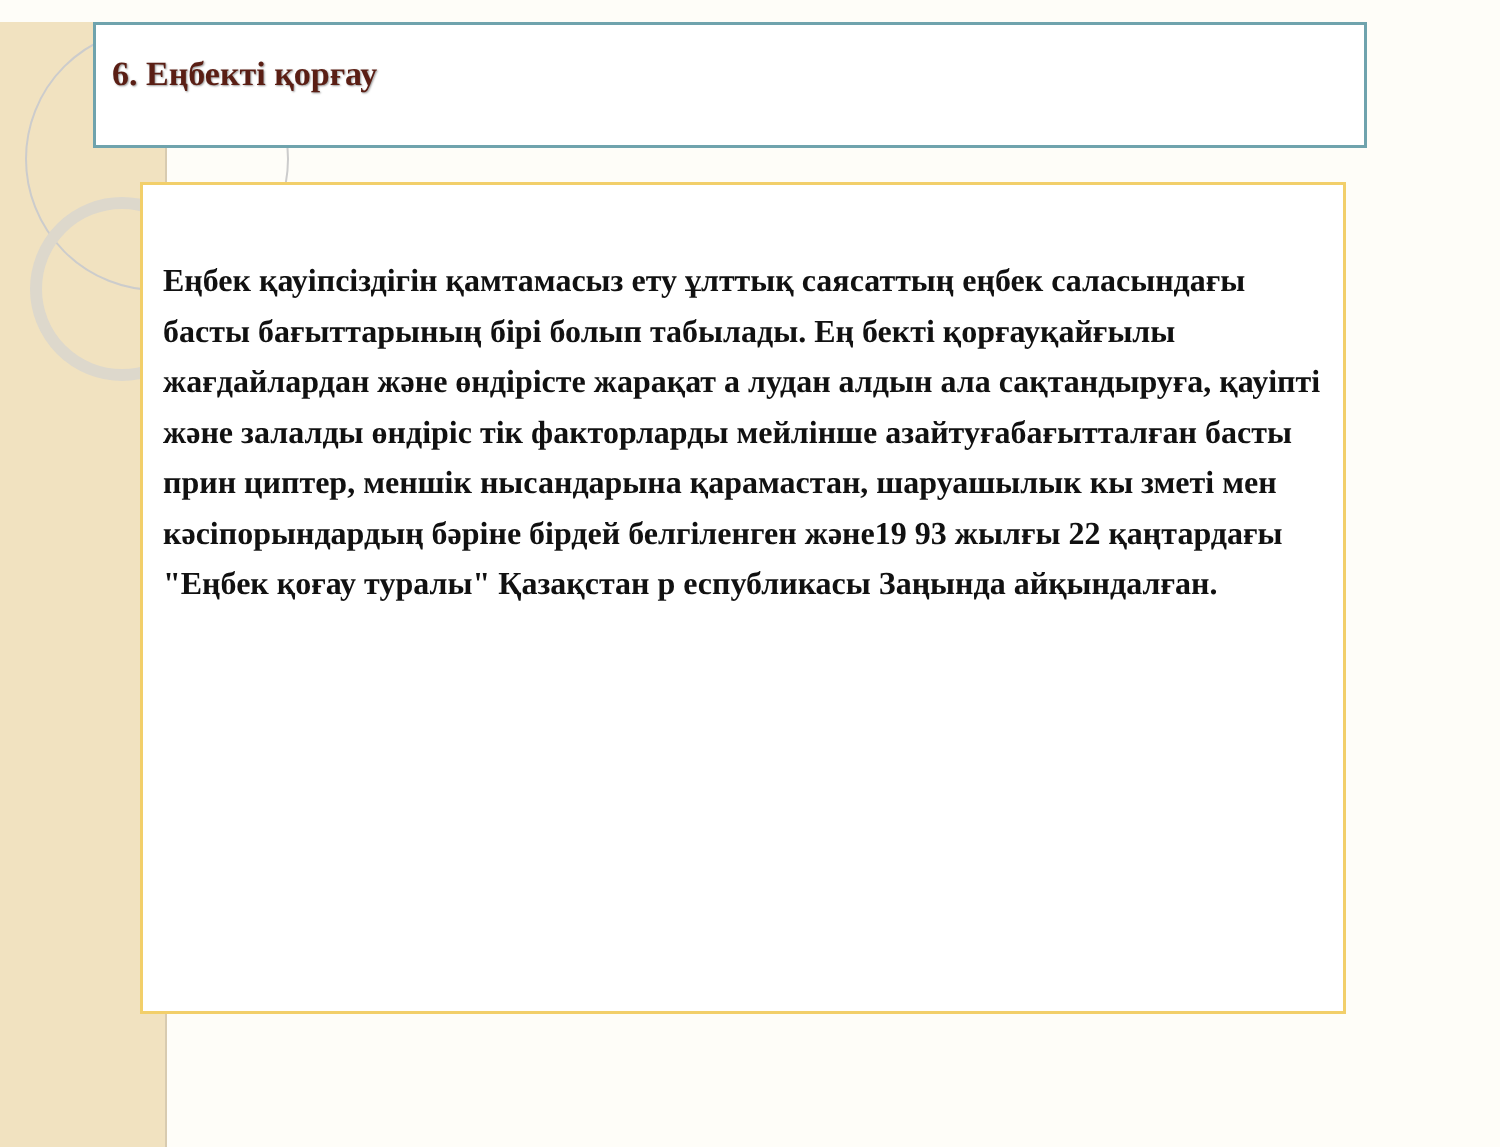6. Еңбекті қорғау
Еңбек қауіпсіздігін қамтамасыз ету ұлттық саясаттың еңбек саласындағы басты бағыттарының бірі болып табылады. Ең бекті қорғауқайғылы жағдайлардан және өндірісте жарақат а лудан алдын ала сақтандыруға, қауіпті және залалды өндіріс тік факторларды мейлінше азайтуғабағытталған басты прин циптер, меншік нысандарына қарамастан, шаруашылык кы зметі мен кәсіпорындардың бәріне бірдей белгіленген және19 93 жылғы 22 қаңтардағы "Еңбек қоғау туралы" Қазақстан р еспубликасы Заңында айқындалған.